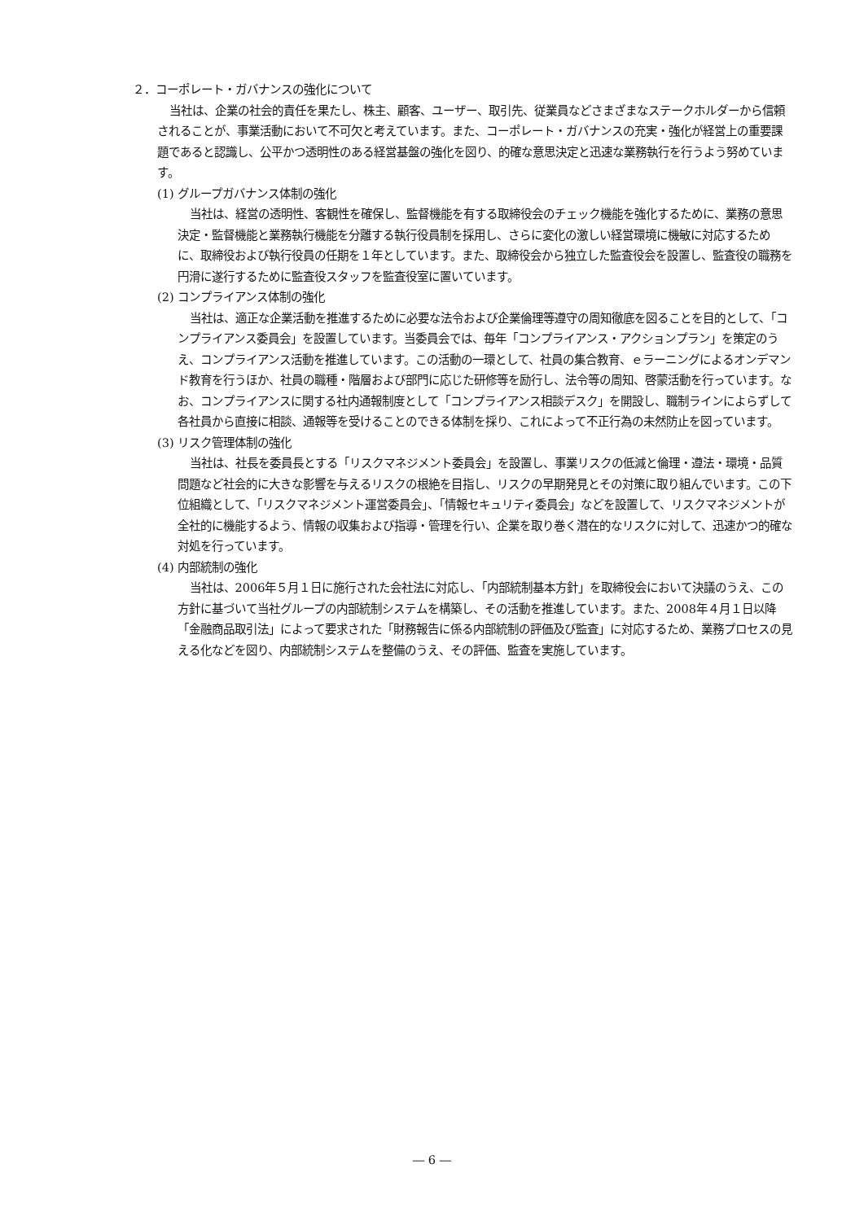２．コーポレート・ガバナンスの強化について
当社は、企業の社会的責任を果たし、株主、顧客、ユーザー、取引先、従業員などさまざまなステークホルダーから信頼されることが、事業活動において不可欠と考えています。また、コーポレート・ガバナンスの充実・強化が経営上の重要課題であると認識し、公平かつ透明性のある経営基盤の強化を図り、的確な意思決定と迅速な業務執行を行うよう努めています。
(1) グループガバナンス体制の強化
当社は、経営の透明性、客観性を確保し、監督機能を有する取締役会のチェック機能を強化するために、業務の意思決定・監督機能と業務執行機能を分離する執行役員制を採用し、さらに変化の激しい経営環境に機敏に対応するために、取締役および執行役員の任期を１年としています。また、取締役会から独立した監査役会を設置し、監査役の職務を円滑に遂行するために監査役スタッフを監査役室に置いています。
(2) コンプライアンス体制の強化
当社は、適正な企業活動を推進するために必要な法令および企業倫理等遵守の周知徹底を図ることを目的として、「コンプライアンス委員会」を設置しています。当委員会では、毎年「コンプライアンス・アクションプラン」を策定のうえ、コンプライアンス活動を推進しています。この活動の一環として、社員の集合教育、ｅラーニングによるオンデマンド教育を行うほか、社員の職種・階層および部門に応じた研修等を励行し、法令等の周知、啓蒙活動を行っています。なお、コンプライアンスに関する社内通報制度として「コンプライアンス相談デスク」を開設し、職制ラインによらずして各社員から直接に相談、通報等を受けることのできる体制を採り、これによって不正行為の未然防止を図っています。
(3) リスク管理体制の強化
当社は、社長を委員長とする「リスクマネジメント委員会」を設置し、事業リスクの低減と倫理・遵法・環境・品質問題など社会的に大きな影響を与えるリスクの根絶を目指し、リスクの早期発見とその対策に取り組んでいます。この下位組織として、「リスクマネジメント運営委員会」、「情報セキュリティ委員会」などを設置して、リスクマネジメントが全社的に機能するよう、情報の収集および指導・管理を行い、企業を取り巻く潜在的なリスクに対して、迅速かつ的確な対処を行っています。
(4) 内部統制の強化
当社は、2006年５月１日に施行された会社法に対応し、「内部統制基本方針」を取締役会において決議のうえ、この方針に基づいて当社グループの内部統制システムを構築し、その活動を推進しています。また、2008年４月１日以降「金融商品取引法」によって要求された「財務報告に係る内部統制の評価及び監査」に対応するため、業務プロセスの見える化などを図り、内部統制システムを整備のうえ、その評価、監査を実施しています。
― 6 ―